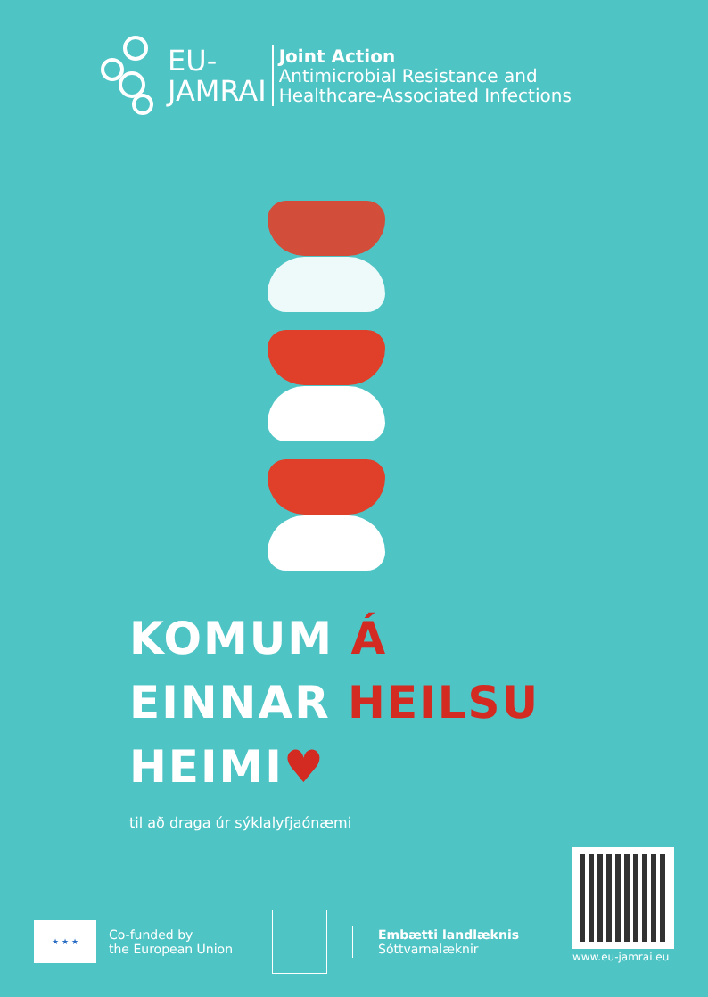EU-
JAMRAI
Joint Action
Antimicrobial Resistance and
Healthcare-Associated Infections
KOMUM Á
EINNAR HEILSU
HEIMI♥
til að draga úr sýklalyfjaónæmi
www.eu-jamrai.eu
★ ★ ★
Co-funded by
the European Union
Embætti landlæknis
Sóttvarnalæknir